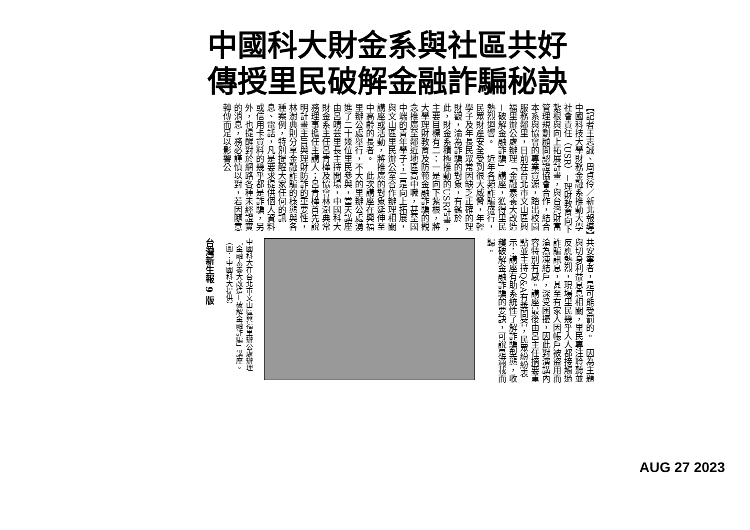中國科大財金系與社區共好
傳授里民破解金融詐騙秘訣
【記者王志誠、周貞伶／新北報導】中國科技大學財務金融系推動大學社會責任（USR）－理財教育向下紮根與向上拓展計畫，與台灣財富管理規劃顧問認證協會合作，結合本系與協會的專業資源，踏出校園服務鄰里，日前在台北市文山區興福里辦公處辦理「金融素養大改造－破解金融詐騙」講座，獲得里民熱烈迴響。　近年各類詐騙盛行，民眾財產安全受到很大威脅，年輕學子及年長民眾常因缺乏正確的理財觀，淪為詐騙的對象，有鑑於此，財金系積極推動的USR計畫，主要目標有二：一是向下紮根，將大學理財教育及防範金融詐騙的觀念推廣至鄰近地區高中職，甚至國中端的青年學子；二是向上拓展，與文山區里民辦公室合作辦理相關講座或活動，將推廣的對象延伸至中高齡的長者。　此次講座在興福里辦公處舉行，不大的里辦公處湧進了二十幾位里民參與，當天講座由呂晴芸里長主持開場，中國科大財金系主任呂青樺及協會林澍典常務理事擔任主講人；呂青樺首先說明計畫主旨與理財防詐的重要性，林澍典則分享金融詐騙的樣態與各種案例，特別提醒大家任何的訊息、電話，凡是要求提供個人資料或信用卡資料的幾乎都是詐騙，另外，也提醒對於網路各種未經證實的消息，務必謹慎以對，若因隨意轉傳而足以影響公
共安寧者，是可能受罰的。　因為主題與切身利益息息相關，里民專注聆聽並反應熱烈，現場里民幾乎人人都接觸過詐騙訊息，甚至有家人因帳戶被盜用而淪為凍結戶，深受困擾，因此對演講內容特別有感。講座最後由呂主任摘要重點並主持Q&A有獎問答，民眾紛紛表示：講座有助系統性了解詐騙型態，收穫破解金融詐騙的要訣，可說是滿載而歸。
中國科大在台北市文山區興福里辦公處辦理「金融素養大改造－破解金融詐騙」講座。（圖：中國科大提供）
台灣新生報 9 版
AUG 27 2023